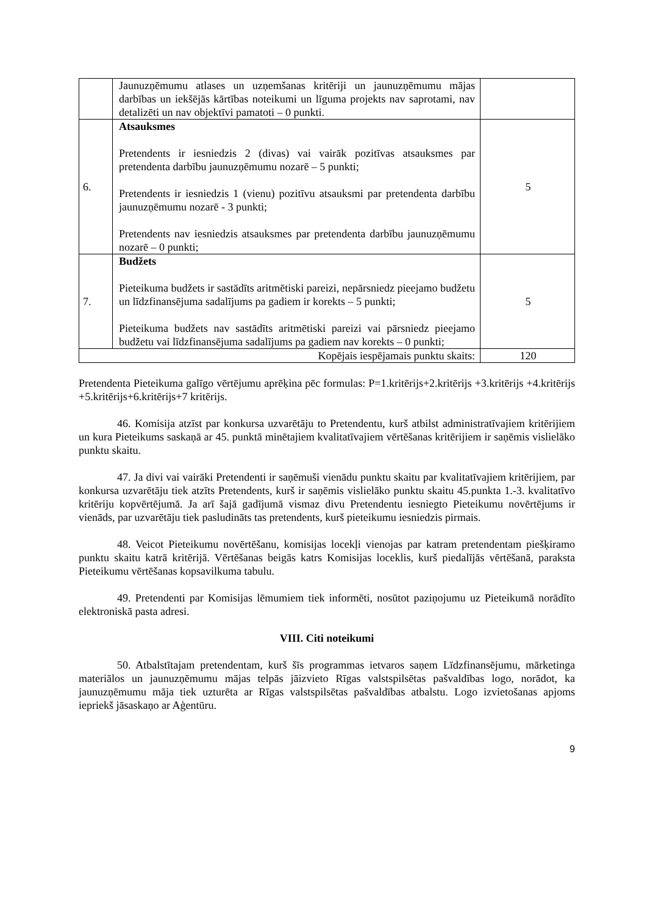| | Jaunuzņēmumu atlases un uzņemšanas kritēriji un jaunuzņēmumu mājas darbības un iekšējās kārtības noteikumi un līguma projekts nav saprotami, nav detalizēti un nav objektīvi pamatoti – 0 punkti. | |
| 6. | Atsauksmes Pretendents ir iesniedzis 2 (divas) vai vairāk pozitīvas atsauksmes par pretendenta darbību jaunuzņēmumu nozarē – 5 punkti; Pretendents ir iesniedzis 1 (vienu) pozitīvu atsauksmi par pretendenta darbību jaunuzņēmumu nozarē - 3 punkti; Pretendents nav iesniedzis atsauksmes par pretendenta darbību jaunuzņēmumu nozarē – 0 punkti; | 5 |
| 7. | Budžets Pieteikuma budžets ir sastādīts aritmētiski pareizi, nepārsniedz pieejamo budžetu un līdzfinansējuma sadalījums pa gadiem ir korekts – 5 punkti; Pieteikuma budžets nav sastādīts aritmētiski pareizi vai pārsniedz pieejamo budžetu vai līdzfinansējuma sadalījums pa gadiem nav korekts – 0 punkti; | 5 |
| Kopējais iespējamais punktu skaits: | | 120 |
Pretendenta Pieteikuma galīgo vērtējumu aprēķina pēc formulas: P=1.kritērijs+2.kritērijs +3.kritērijs +4.kritērijs +5.kritērijs+6.kritērijs+7 kritērijs.
46. Komisija atzīst par konkursa uzvarētāju to Pretendentu, kurš atbilst administratīvajiem kritērijiem un kura Pieteikums saskaņā ar 45. punktā minētajiem kvalitatīvajiem vērtēšanas kritērijiem ir saņēmis vislielāko punktu skaitu.
47. Ja divi vai vairāki Pretendenti ir saņēmuši vienādu punktu skaitu par kvalitatīvajiem kritērijiem, par konkursa uzvarētāju tiek atzīts Pretendents, kurš ir saņēmis vislielāko punktu skaitu 45.punkta 1.-3. kvalitatīvo kritēriju kopvērtējumā. Ja arī šajā gadījumā vismaz divu Pretendentu iesniegto Pieteikumu novērtējums ir vienāds, par uzvarētāju tiek pasludināts tas pretendents, kurš pieteikumu iesniedzis pirmais.
48. Veicot Pieteikumu novērtēšanu, komisijas locekļi vienojas par katram pretendentam piešķiramo punktu skaitu katrā kritērijā. Vērtēšanas beigās katrs Komisijas loceklis, kurš piedalījās vērtēšanā, paraksta Pieteikumu vērtēšanas kopsavilkuma tabulu.
49. Pretendenti par Komisijas lēmumiem tiek informēti, nosūtot paziņojumu uz Pieteikumā norādīto elektroniskā pasta adresi.
VIII. Citi noteikumi
50. Atbalstītajam pretendentam, kurš šīs programmas ietvaros saņem Līdzfinansējumu, mārketinga materiālos un jaunuzņēmumu mājas telpās jāizvieto Rīgas valstspilsētas pašvaldības logo, norādot, ka jaunuzņēmumu māja tiek uzturēta ar Rīgas valstspilsētas pašvaldības atbalstu. Logo izvietošanas apjoms iepriekš jāsaskaņo ar Aģentūru.
9